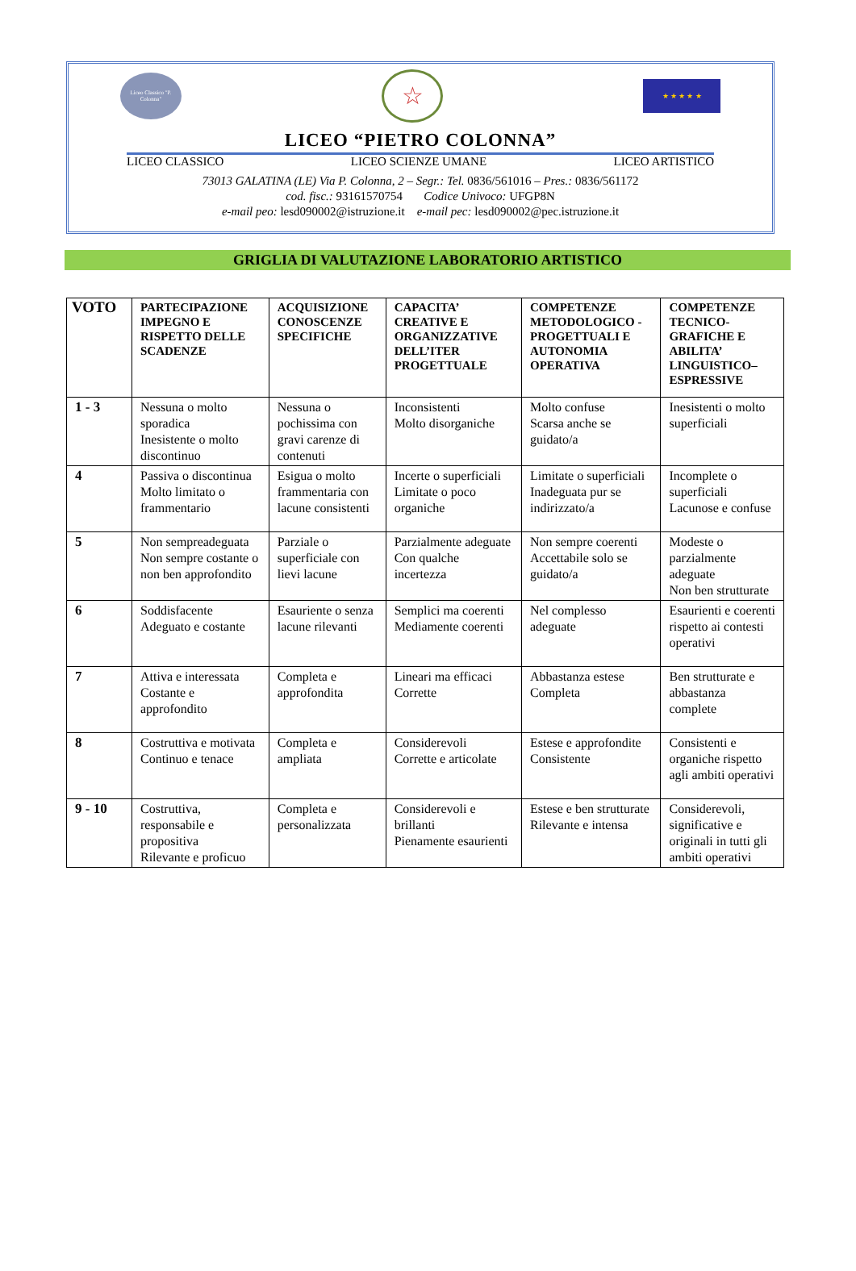Liceo Classico "P. Colonna"
☆
★ ★ ★ ★ ★
LICEO “PIETRO COLONNA”
LICEO CLASSICO LICEO SCIENZE UMANE LICEO ARTISTICO
73013 GALATINA (LE) Via P. Colonna, 2 – Segr.: Tel. 0836/561016 – Pres.: 0836/561172
cod. fisc.: 93161570754 Codice Univoco: UFGP8N
e-mail peo: lesd090002@istruzione.it e-mail pec: lesd090002@pec.istruzione.it
GRIGLIA DI VALUTAZIONE LABORATORIO ARTISTICO
| VOTO | PARTECIPAZIONE IMPEGNO E RISPETTO DELLE SCADENZE | ACQUISIZIONE CONOSCENZE SPECIFICHE | CAPACITA’ CREATIVE E ORGANIZZATIVE DELL’ITER PROGETTUALE | COMPETENZE METODOLOGICO -PROGETTUALI E AUTONOMIA OPERATIVA | COMPETENZE TECNICO-GRAFICHE E ABILITA’ LINGUISTICO–ESPRESSIVE |
| --- | --- | --- | --- | --- | --- |
| 1 - 3 | Nessuna o molto sporadica Inesistente o molto discontinuo | Nessuna o pochissima con gravi carenze di contenuti | Inconsistenti Molto disorganiche | Molto confuse Scarsa anche se guidato/a | Inesistenti o molto superficiali |
| 4 | Passiva o discontinua Molto limitato o frammentario | Esigua o molto frammentaria con lacune consistenti | Incerte o superficiali Limitate o poco organiche | Limitate o superficiali Inadeguata pur se indirizzato/a | Incomplete o superficiali Lacunose e confuse |
| 5 | Non sempreadeguata Non sempre costante o non ben approfondito | Parziale o superficiale con lievi lacune | Parzialmente adeguate Con qualche incertezza | Non sempre coerenti Accettabile solo se guidato/a | Modeste o parzialmente adeguate Non ben strutturate |
| 6 | Soddisfacente Adeguato e costante | Esauriente o senza lacune rilevanti | Semplici ma coerenti Mediamente coerenti | Nel complesso adeguate | Esaurienti e coerenti rispetto ai contesti operativi |
| 7 | Attiva e interessata Costante e approfondito | Completa e approfondita | Lineari ma efficaci Corrette | Abbastanza estese Completa | Ben strutturate e abbastanza complete |
| 8 | Costruttiva e motivata Continuo e tenace | Completa e ampliata | Considerevoli Corrette e articolate | Estese e approfondite Consistente | Consistenti e organiche rispetto agli ambiti operativi |
| 9 - 10 | Costruttiva, responsabile e propositiva Rilevante e proficuo | Completa e personalizzata | Considerevoli e brillanti Pienamente esaurienti | Estese e ben strutturate Rilevante e intensa | Considerevoli, significative e originali in tutti gli ambiti operativi |